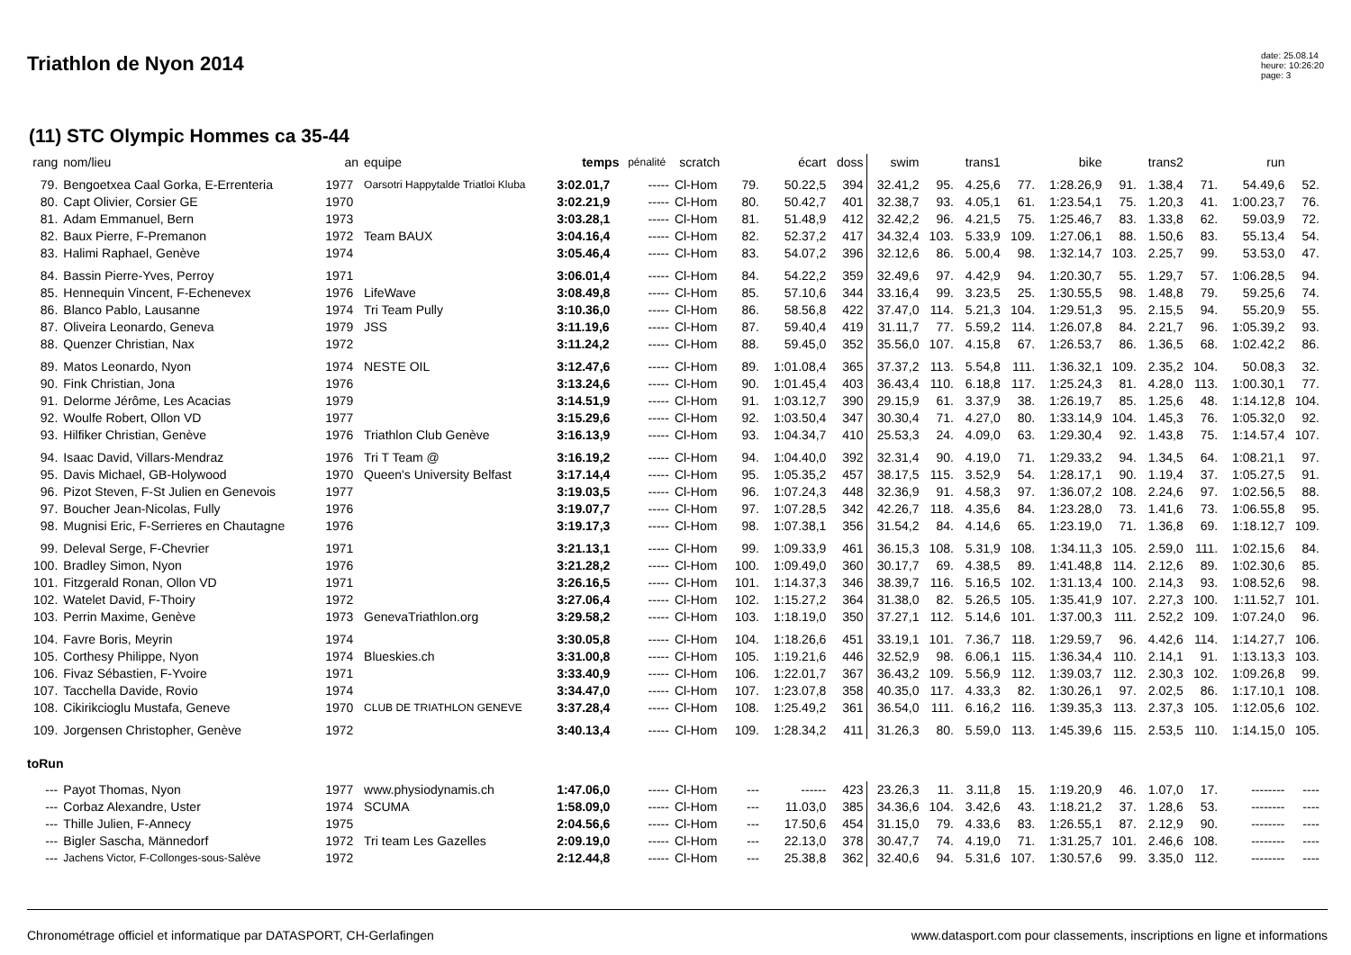Triathlon de Nyon 2014
date: 25.08.14
heure: 10:26:20
page: 3
(11) STC Olympic Hommes ca 35-44
| rang | nom/lieu | an | equipe | temps | pénalité | scratch | | écart | doss | swim | | trans1 | | bike | | trans2 | | run | |
| --- | --- | --- | --- | --- | --- | --- | --- | --- | --- | --- | --- | --- | --- | --- | --- | --- | --- | --- | --- |
| 79. | Bengoetxea Caal Gorka, E-Errenteria | 1977 | Oarsotri Happytalde Triatloi Kluba | 3:02.01,7 | ----- | Cl-Hom | 79. | 50.22,5 | 394 | 32.41,2 | 95. | 4.25,6 | 77. | 1:28.26,9 | 91. | 1.38,4 | 71. | 54.49,6 | 52. |
| 80. | Capt Olivier, Corsier GE | 1970 | | 3:02.21,9 | ----- | Cl-Hom | 80. | 50.42,7 | 401 | 32.38,7 | 93. | 4.05,1 | 61. | 1:23.54,1 | 75. | 1.20,3 | 41. | 1:00.23,7 | 76. |
| 81. | Adam Emmanuel, Bern | 1973 | | 3:03.28,1 | ----- | Cl-Hom | 81. | 51.48,9 | 412 | 32.42,2 | 96. | 4.21,5 | 75. | 1:25.46,7 | 83. | 1.33,8 | 62. | 59.03,9 | 72. |
| 82. | Baux Pierre, F-Premanon | 1972 | Team BAUX | 3:04.16,4 | ----- | Cl-Hom | 82. | 52.37,2 | 417 | 34.32,4 | 103. | 5.33,9 | 109. | 1:27.06,1 | 88. | 1.50,6 | 83. | 55.13,4 | 54. |
| 83. | Halimi Raphael, Genève | 1974 | | 3:05.46,4 | ----- | Cl-Hom | 83. | 54.07,2 | 396 | 32.12,6 | 86. | 5.00,4 | 98. | 1:32.14,7 | 103. | 2.25,7 | 99. | 53.53,0 | 47. |
| 84. | Bassin Pierre-Yves, Perroy | 1971 | | 3:06.01,4 | ----- | Cl-Hom | 84. | 54.22,2 | 359 | 32.49,6 | 97. | 4.42,9 | 94. | 1:20.30,7 | 55. | 1.29,7 | 57. | 1:06.28,5 | 94. |
| 85. | Hennequin Vincent, F-Echenevex | 1976 | LifeWave | 3:08.49,8 | ----- | Cl-Hom | 85. | 57.10,6 | 344 | 33.16,4 | 99. | 3.23,5 | 25. | 1:30.55,5 | 98. | 1.48,8 | 79. | 59.25,6 | 74. |
| 86. | Blanco Pablo, Lausanne | 1974 | Tri Team Pully | 3:10.36,0 | ----- | Cl-Hom | 86. | 58.56,8 | 422 | 37.47,0 | 114. | 5.21,3 | 104. | 1:29.51,3 | 95. | 2.15,5 | 94. | 55.20,9 | 55. |
| 87. | Oliveira Leonardo, Geneva | 1979 | JSS | 3:11.19,6 | ----- | Cl-Hom | 87. | 59.40,4 | 419 | 31.11,7 | 77. | 5.59,2 | 114. | 1:26.07,8 | 84. | 2.21,7 | 96. | 1:05.39,2 | 93. |
| 88. | Quenzer Christian, Nax | 1972 | | 3:11.24,2 | ----- | Cl-Hom | 88. | 59.45,0 | 352 | 35.56,0 | 107. | 4.15,8 | 67. | 1:26.53,7 | 86. | 1.36,5 | 68. | 1:02.42,2 | 86. |
| 89. | Matos Leonardo, Nyon | 1974 | NESTE OIL | 3:12.47,6 | ----- | Cl-Hom | 89. | 1:01.08,4 | 365 | 37.37,2 | 113. | 5.54,8 | 111. | 1:36.32,1 | 109. | 2.35,2 | 104. | 50.08,3 | 32. |
| 90. | Fink Christian, Jona | 1976 | | 3:13.24,6 | ----- | Cl-Hom | 90. | 1:01.45,4 | 403 | 36.43,4 | 110. | 6.18,8 | 117. | 1:25.24,3 | 81. | 4.28,0 | 113. | 1:00.30,1 | 77. |
| 91. | Delorme Jérôme, Les Acacias | 1979 | | 3:14.51,9 | ----- | Cl-Hom | 91. | 1:03.12,7 | 390 | 29.15,9 | 61. | 3.37,9 | 38. | 1:26.19,7 | 85. | 1.25,6 | 48. | 1:14.12,8 | 104. |
| 92. | Woulfe Robert, Ollon VD | 1977 | | 3:15.29,6 | ----- | Cl-Hom | 92. | 1:03.50,4 | 347 | 30.30,4 | 71. | 4.27,0 | 80. | 1:33.14,9 | 104. | 1.45,3 | 76. | 1:05.32,0 | 92. |
| 93. | Hilfiker Christian, Genève | 1976 | Triathlon Club Genève | 3:16.13,9 | ----- | Cl-Hom | 93. | 1:04.34,7 | 410 | 25.53,3 | 24. | 4.09,0 | 63. | 1:29.30,4 | 92. | 1.43,8 | 75. | 1:14.57,4 | 107. |
| 94. | Isaac David, Villars-Mendraz | 1976 | Tri T Team @ | 3:16.19,2 | ----- | Cl-Hom | 94. | 1:04.40,0 | 392 | 32.31,4 | 90. | 4.19,0 | 71. | 1:29.33,2 | 94. | 1.34,5 | 64. | 1:08.21,1 | 97. |
| 95. | Davis Michael, GB-Holywood | 1970 | Queen's University Belfast | 3:17.14,4 | ----- | Cl-Hom | 95. | 1:05.35,2 | 457 | 38.17,5 | 115. | 3.52,9 | 54. | 1:28.17,1 | 90. | 1.19,4 | 37. | 1:05.27,5 | 91. |
| 96. | Pizot Steven, F-St Julien en Genevois | 1977 | | 3:19.03,5 | ----- | Cl-Hom | 96. | 1:07.24,3 | 448 | 32.36,9 | 91. | 4.58,3 | 97. | 1:36.07,2 | 108. | 2.24,6 | 97. | 1:02.56,5 | 88. |
| 97. | Boucher Jean-Nicolas, Fully | 1976 | | 3:19.07,7 | ----- | Cl-Hom | 97. | 1:07.28,5 | 342 | 42.26,7 | 118. | 4.35,6 | 84. | 1:23.28,0 | 73. | 1.41,6 | 73. | 1:06.55,8 | 95. |
| 98. | Mugnisi Eric, F-Serrieres en Chautagne | 1976 | | 3:19.17,3 | ----- | Cl-Hom | 98. | 1:07.38,1 | 356 | 31.54,2 | 84. | 4.14,6 | 65. | 1:23.19,0 | 71. | 1.36,8 | 69. | 1:18.12,7 | 109. |
| 99. | Deleval Serge, F-Chevrier | 1971 | | 3:21.13,1 | ----- | Cl-Hom | 99. | 1:09.33,9 | 461 | 36.15,3 | 108. | 5.31,9 | 108. | 1:34.11,3 | 105. | 2.59,0 | 111. | 1:02.15,6 | 84. |
| 100. | Bradley Simon, Nyon | 1976 | | 3:21.28,2 | ----- | Cl-Hom | 100. | 1:09.49,0 | 360 | 30.17,7 | 69. | 4.38,5 | 89. | 1:41.48,8 | 114. | 2.12,6 | 89. | 1:02.30,6 | 85. |
| 101. | Fitzgerald Ronan, Ollon VD | 1971 | | 3:26.16,5 | ----- | Cl-Hom | 101. | 1:14.37,3 | 346 | 38.39,7 | 116. | 5.16,5 | 102. | 1:31.13,4 | 100. | 2.14,3 | 93. | 1:08.52,6 | 98. |
| 102. | Watelet David, F-Thoiry | 1972 | | 3:27.06,4 | ----- | Cl-Hom | 102. | 1:15.27,2 | 364 | 31.38,0 | 82. | 5.26,5 | 105. | 1:35.41,9 | 107. | 2.27,3 | 100. | 1:11.52,7 | 101. |
| 103. | Perrin Maxime, Genève | 1973 | GenevaTriathlon.org | 3:29.58,2 | ----- | Cl-Hom | 103. | 1:18.19,0 | 350 | 37.27,1 | 112. | 5.14,6 | 101. | 1:37.00,3 | 111. | 2.52,2 | 109. | 1:07.24,0 | 96. |
| 104. | Favre Boris, Meyrin | 1974 | | 3:30.05,8 | ----- | Cl-Hom | 104. | 1:18.26,6 | 451 | 33.19,1 | 101. | 7.36,7 | 118. | 1:29.59,7 | 96. | 4.42,6 | 114. | 1:14.27,7 | 106. |
| 105. | Corthesy Philippe, Nyon | 1974 | Blueskies.ch | 3:31.00,8 | ----- | Cl-Hom | 105. | 1:19.21,6 | 446 | 32.52,9 | 98. | 6.06,1 | 115. | 1:36.34,4 | 110. | 2.14,1 | 91. | 1:13.13,3 | 103. |
| 106. | Fivaz Sébastien, F-Yvoire | 1971 | | 3:33.40,9 | ----- | Cl-Hom | 106. | 1:22.01,7 | 367 | 36.43,2 | 109. | 5.56,9 | 112. | 1:39.03,7 | 112. | 2.30,3 | 102. | 1:09.26,8 | 99. |
| 107. | Tacchella Davide, Rovio | 1974 | | 3:34.47,0 | ----- | Cl-Hom | 107. | 1:23.07,8 | 358 | 40.35,0 | 117. | 4.33,3 | 82. | 1:30.26,1 | 97. | 2.02,5 | 86. | 1:17.10,1 | 108. |
| 108. | Cikirikcioglu Mustafa, Geneve | 1970 | CLUB DE TRIATHLON GENEVE | 3:37.28,4 | ----- | Cl-Hom | 108. | 1:25.49,2 | 361 | 36.54,0 | 111. | 6.16,2 | 116. | 1:39.35,3 | 113. | 2.37,3 | 105. | 1:12.05,6 | 102. |
| 109. | Jorgensen Christopher, Genève | 1972 | | 3:40.13,4 | ----- | Cl-Hom | 109. | 1:28.34,2 | 411 | 31.26,3 | 80. | 5.59,0 | 113. | 1:45.39,6 | 115. | 2.53,5 | 110. | 1:14.15,0 | 105. |
| toRun | | | | | | | | | | | | | | | | | | | |
| --- | Payot Thomas, Nyon | 1977 | www.physiodynamis.ch | 1:47.06,0 | ----- | Cl-Hom | --- | ------ | 423 | 23.26,3 | 11. | 3.11,8 | 15. | 1:19.20,9 | 46. | 1.07,0 | 17. | -------- | ---- |
| --- | Corbaz Alexandre, Uster | 1974 | SCUMA | 1:58.09,0 | ----- | Cl-Hom | --- | 11.03,0 | 385 | 34.36,6 | 104. | 3.42,6 | 43. | 1:18.21,2 | 37. | 1.28,6 | 53. | -------- | ---- |
| --- | Thille Julien, F-Annecy | 1975 | | 2:04.56,6 | ----- | Cl-Hom | --- | 17.50,6 | 454 | 31.15,0 | 79. | 4.33,6 | 83. | 1:26.55,1 | 87. | 2.12,9 | 90. | -------- | ---- |
| --- | Bigler Sascha, Männedorf | 1972 | Tri team Les Gazelles | 2:09.19,0 | ----- | Cl-Hom | --- | 22.13,0 | 378 | 30.47,7 | 74. | 4.19,0 | 71. | 1:31.25,7 | 101. | 2.46,6 | 108. | -------- | ---- |
| --- | Jachens Victor, F-Collonges-sous-Salève | 1972 | | 2:12.44,8 | ----- | Cl-Hom | --- | 25.38,8 | 362 | 32.40,6 | 94. | 5.31,6 | 107. | 1:30.57,6 | 99. | 3.35,0 | 112. | -------- | ---- |
Chronométrage officiel et informatique par DATASPORT, CH-Gerlafingen www.datasport.com pour classements, inscriptions en ligne et informations